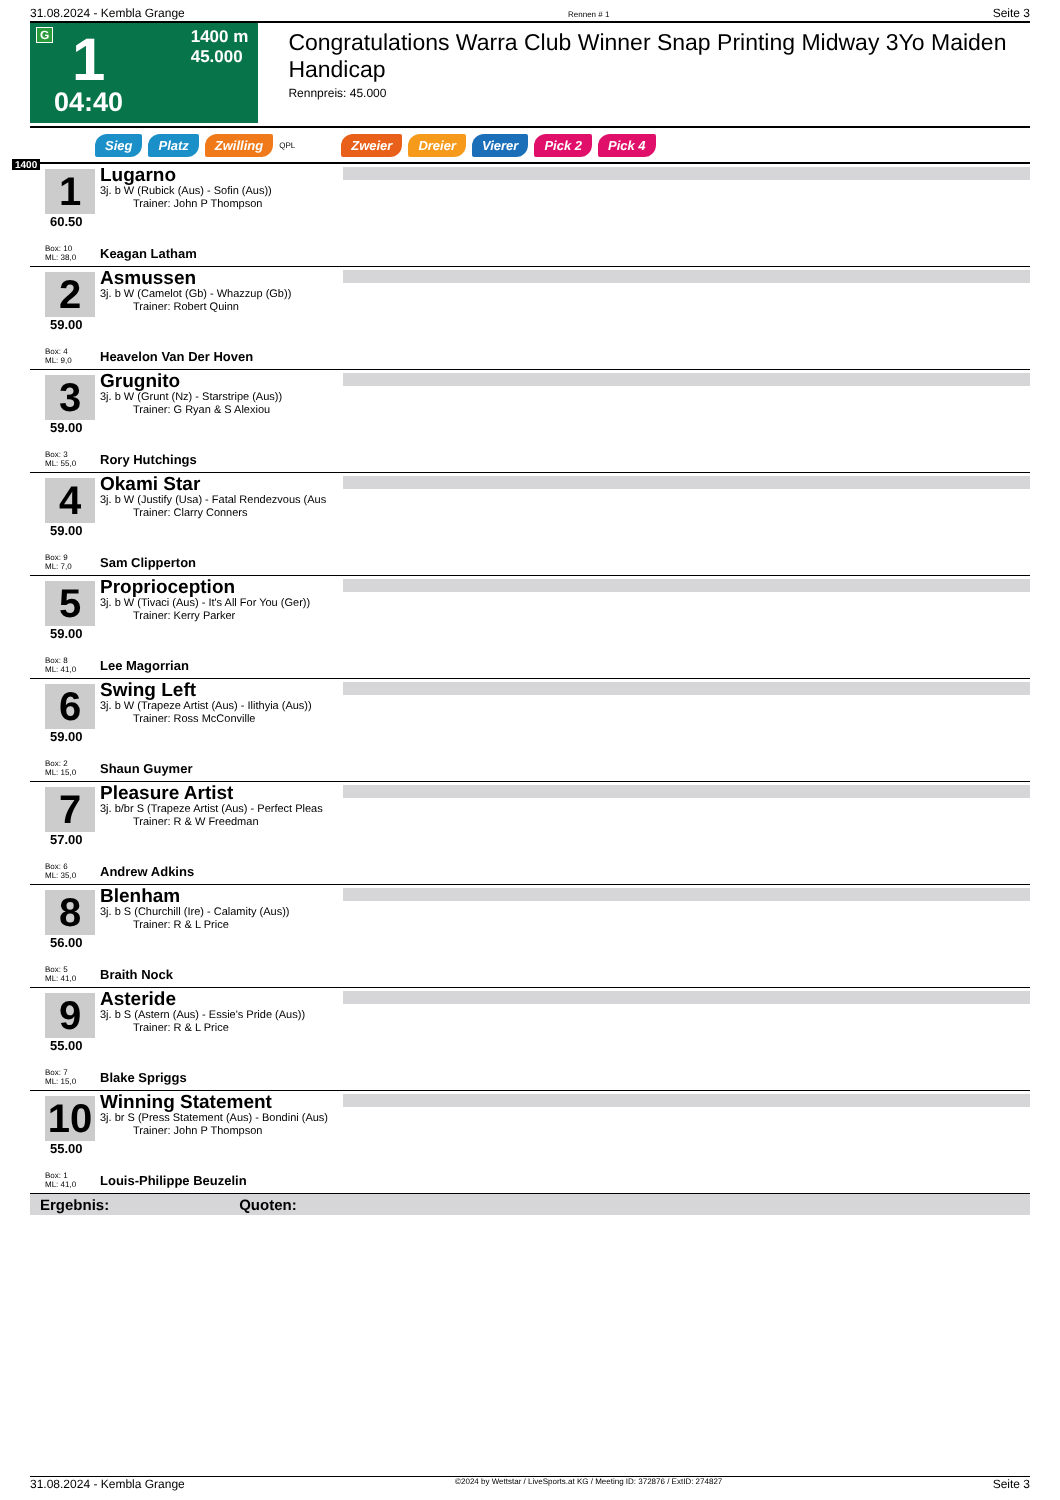31.08.2024 - Kembla Grange Rennen # 1 Seite 3
G 1 1400 m
45.000
04:40
Congratulations Warra Club Winner Snap Printing Midway 3Yo Maiden Handicap
Rennpreis: 45.000
1400
Sieg Platz Zwilling QPL Zweier Dreier Vierer Pick 2 Pick 4
1
60.50
Box: 10
ML: 38,0
Lugarno
3j. b W (Rubick (Aus) - Sofin (Aus))
   Trainer: John P Thompson
Keagan Latham
2
59.00
Box: 4
ML: 9,0
Asmussen
3j. b W (Camelot (Gb) - Whazzup (Gb))
   Trainer: Robert Quinn
Heavelon Van Der Hoven
3
59.00
Box: 3
ML: 55,0
Grugnito
3j. b W (Grunt (Nz) - Starstripe (Aus))
   Trainer: G Ryan & S Alexiou
Rory Hutchings
4
59.00
Box: 9
ML: 7,0
Okami Star
3j. b W (Justify (Usa) - Fatal Rendezvous (Aus
   Trainer: Clarry Conners
Sam Clipperton
5
59.00
Box: 8
ML: 41,0
Proprioception
3j. b W (Tivaci (Aus) - It's All For You (Ger))
   Trainer: Kerry Parker
Lee Magorrian
6
59.00
Box: 2
ML: 15,0
Swing Left
3j. b W (Trapeze Artist (Aus) - Ilithyia (Aus))
   Trainer: Ross McConville
Shaun Guymer
7
57.00
Box: 6
ML: 35,0
Pleasure Artist
3j. b/br S (Trapeze Artist (Aus) - Perfect Pleas
   Trainer: R & W Freedman
Andrew Adkins
8
56.00
Box: 5
ML: 41,0
Blenham
3j. b S (Churchill (Ire) - Calamity (Aus))
   Trainer: R & L Price
Braith Nock
9
55.00
Box: 7
ML: 15,0
Asteride
3j. b S (Astern (Aus) - Essie's Pride (Aus))
   Trainer: R & L Price
Blake Spriggs
10
55.00
Box: 1
ML: 41,0
Winning Statement
3j. br S (Press Statement (Aus) - Bondini (Aus)
   Trainer: John P Thompson
Louis-Philippe Beuzelin
Ergebnis: Quoten:
31.08.2024 - Kembla Grange ©2024 by Wettstar / LiveSports.at KG / Meeting ID: 372876 / ExtID: 274827 Seite 3